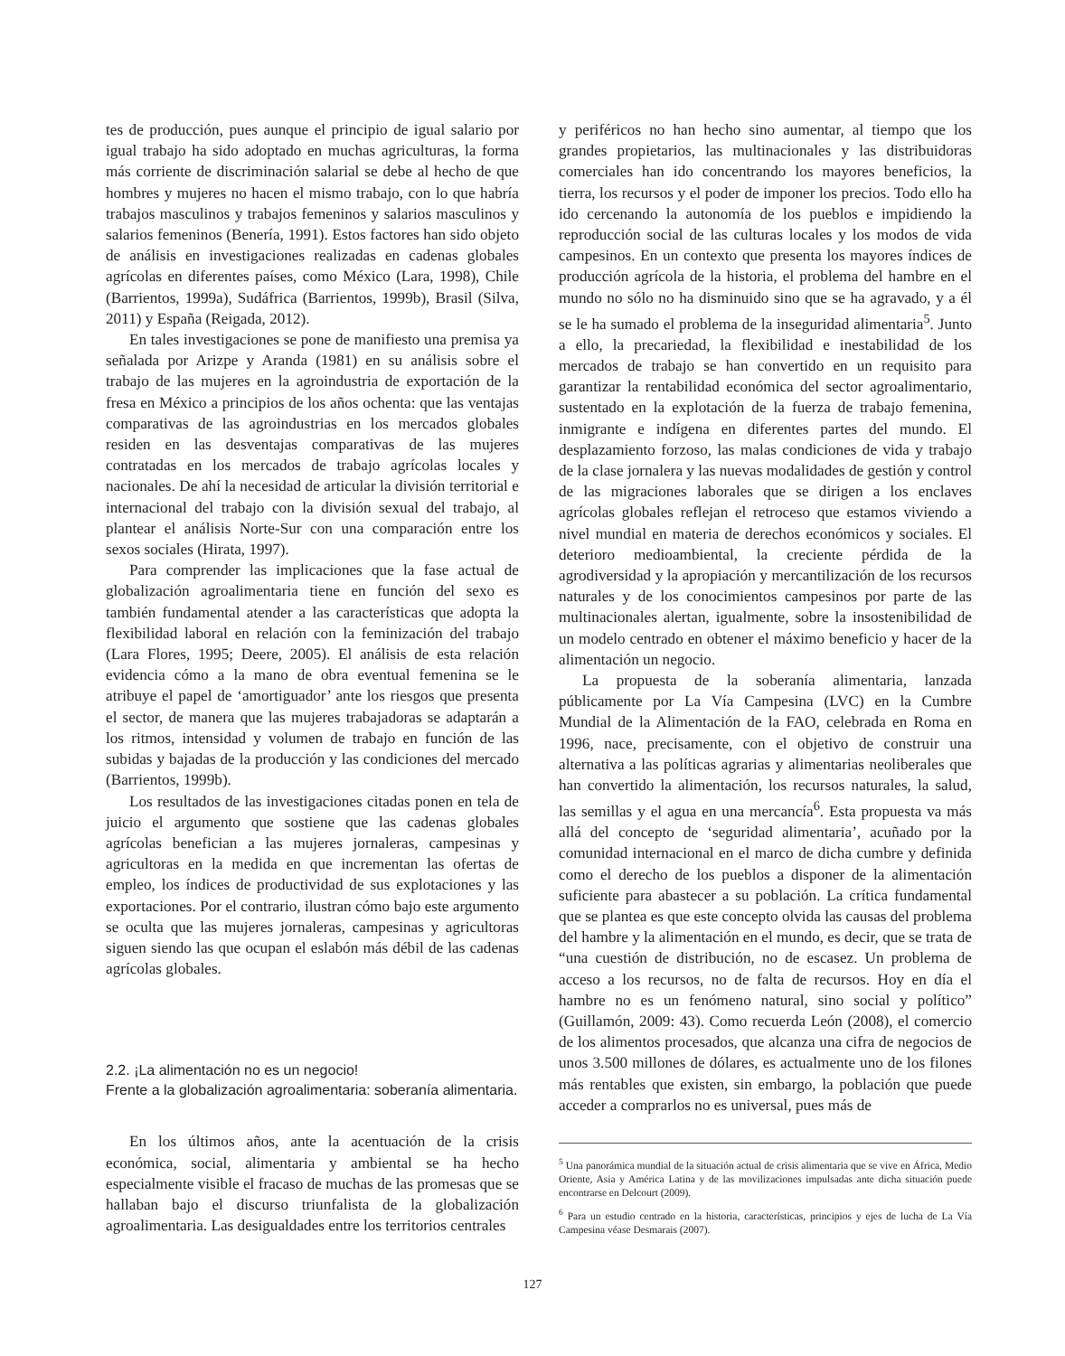tes de producción, pues aunque el principio de igual salario por igual trabajo ha sido adoptado en muchas agriculturas, la forma más corriente de discriminación salarial se debe al hecho de que hombres y mujeres no hacen el mismo trabajo, con lo que habría trabajos masculinos y trabajos femeninos y salarios masculinos y salarios femeninos (Benería, 1991). Estos factores han sido objeto de análisis en investigaciones realizadas en cadenas globales agrícolas en diferentes países, como México (Lara, 1998), Chile (Barrientos, 1999a), Sudáfrica (Barrientos, 1999b), Brasil (Silva, 2011) y España (Reigada, 2012).
En tales investigaciones se pone de manifiesto una premisa ya señalada por Arizpe y Aranda (1981) en su análisis sobre el trabajo de las mujeres en la agroindustria de exportación de la fresa en México a principios de los años ochenta: que las ventajas comparativas de las agroindustrias en los mercados globales residen en las desventajas comparativas de las mujeres contratadas en los mercados de trabajo agrícolas locales y nacionales. De ahí la necesidad de articular la división territorial e internacional del trabajo con la división sexual del trabajo, al plantear el análisis Norte-Sur con una comparación entre los sexos sociales (Hirata, 1997).
Para comprender las implicaciones que la fase actual de globalización agroalimentaria tiene en función del sexo es también fundamental atender a las características que adopta la flexibilidad laboral en relación con la feminización del trabajo (Lara Flores, 1995; Deere, 2005). El análisis de esta relación evidencia cómo a la mano de obra eventual femenina se le atribuye el papel de ‘amortiguador’ ante los riesgos que presenta el sector, de manera que las mujeres trabajadoras se adaptarán a los ritmos, intensidad y volumen de trabajo en función de las subidas y bajadas de la producción y las condiciones del mercado (Barrientos, 1999b).
Los resultados de las investigaciones citadas ponen en tela de juicio el argumento que sostiene que las cadenas globales agrícolas benefician a las mujeres jornaleras, campesinas y agricultoras en la medida en que incrementan las ofertas de empleo, los índices de productividad de sus explotaciones y las exportaciones. Por el contrario, ilustran cómo bajo este argumento se oculta que las mujeres jornaleras, campesinas y agricultoras siguen siendo las que ocupan el eslabón más débil de las cadenas agrícolas globales.
2.2. ¡La alimentación no es un negocio!
Frente a la globalización agroalimentaria: soberanía alimentaria.
En los últimos años, ante la acentuación de la crisis económica, social, alimentaria y ambiental se ha hecho especialmente visible el fracaso de muchas de las promesas que se hallaban bajo el discurso triunfalista de la globalización agroalimentaria. Las desigualdades entre los territorios centrales
y periféricos no han hecho sino aumentar, al tiempo que los grandes propietarios, las multinacionales y las distribuidoras comerciales han ido concentrando los mayores beneficios, la tierra, los recursos y el poder de imponer los precios. Todo ello ha ido cercenando la autonomía de los pueblos e impidiendo la reproducción social de las culturas locales y los modos de vida campesinos. En un contexto que presenta los mayores índices de producción agrícola de la historia, el problema del hambre en el mundo no sólo no ha disminuido sino que se ha agravado, y a él se le ha sumado el problema de la inseguridad alimentaria<sup>5</sup>. Junto a ello, la precariedad, la flexibilidad e inestabilidad de los mercados de trabajo se han convertido en un requisito para garantizar la rentabilidad económica del sector agroalimentario, sustentado en la explotación de la fuerza de trabajo femenina, inmigrante e indígena en diferentes partes del mundo. El desplazamiento forzoso, las malas condiciones de vida y trabajo de la clase jornalera y las nuevas modalidades de gestión y control de las migraciones laborales que se dirigen a los enclaves agrícolas globales reflejan el retroceso que estamos viviendo a nivel mundial en materia de derechos económicos y sociales. El deterioro medioambiental, la creciente pérdida de la agrodiversidad y la apropiación y mercantilización de los recursos naturales y de los conocimientos campesinos por parte de las multinacionales alertan, igualmente, sobre la insostenibilidad de un modelo centrado en obtener el máximo beneficio y hacer de la alimentación un negocio.
La propuesta de la soberanía alimentaria, lanzada públicamente por La Vía Campesina (LVC) en la Cumbre Mundial de la Alimentación de la FAO, celebrada en Roma en 1996, nace, precisamente, con el objetivo de construir una alternativa a las políticas agrarias y alimentarias neoliberales que han convertido la alimentación, los recursos naturales, la salud, las semillas y el agua en una mercancía<sup>6</sup>. Esta propuesta va más allá del concepto de ‘seguridad alimentaria’, acuñado por la comunidad internacional en el marco de dicha cumbre y definida como el derecho de los pueblos a disponer de la alimentación suficiente para abastecer a su población. La crítica fundamental que se plantea es que este concepto olvida las causas del problema del hambre y la alimentación en el mundo, es decir, que se trata de “una cuestión de distribución, no de escasez. Un problema de acceso a los recursos, no de falta de recursos. Hoy en día el hambre no es un fenómeno natural, sino social y político” (Guillamón, 2009: 43). Como recuerda León (2008), el comercio de los alimentos procesados, que alcanza una cifra de negocios de unos 3.500 millones de dólares, es actualmente uno de los filones más rentables que existen, sin embargo, la población que puede acceder a comprarlos no es universal, pues más de
<sup>5</sup> Una panorámica mundial de la situación actual de crisis alimentaria que se vive en África, Medio Oriente, Asia y América Latina y de las movilizaciones impulsadas ante dicha situación puede encontrarse en Delcourt (2009).
<sup>6</sup> Para un estudio centrado en la historia, características, principios y ejes de lucha de La Vía Campesina véase Desmarais (2007).
127